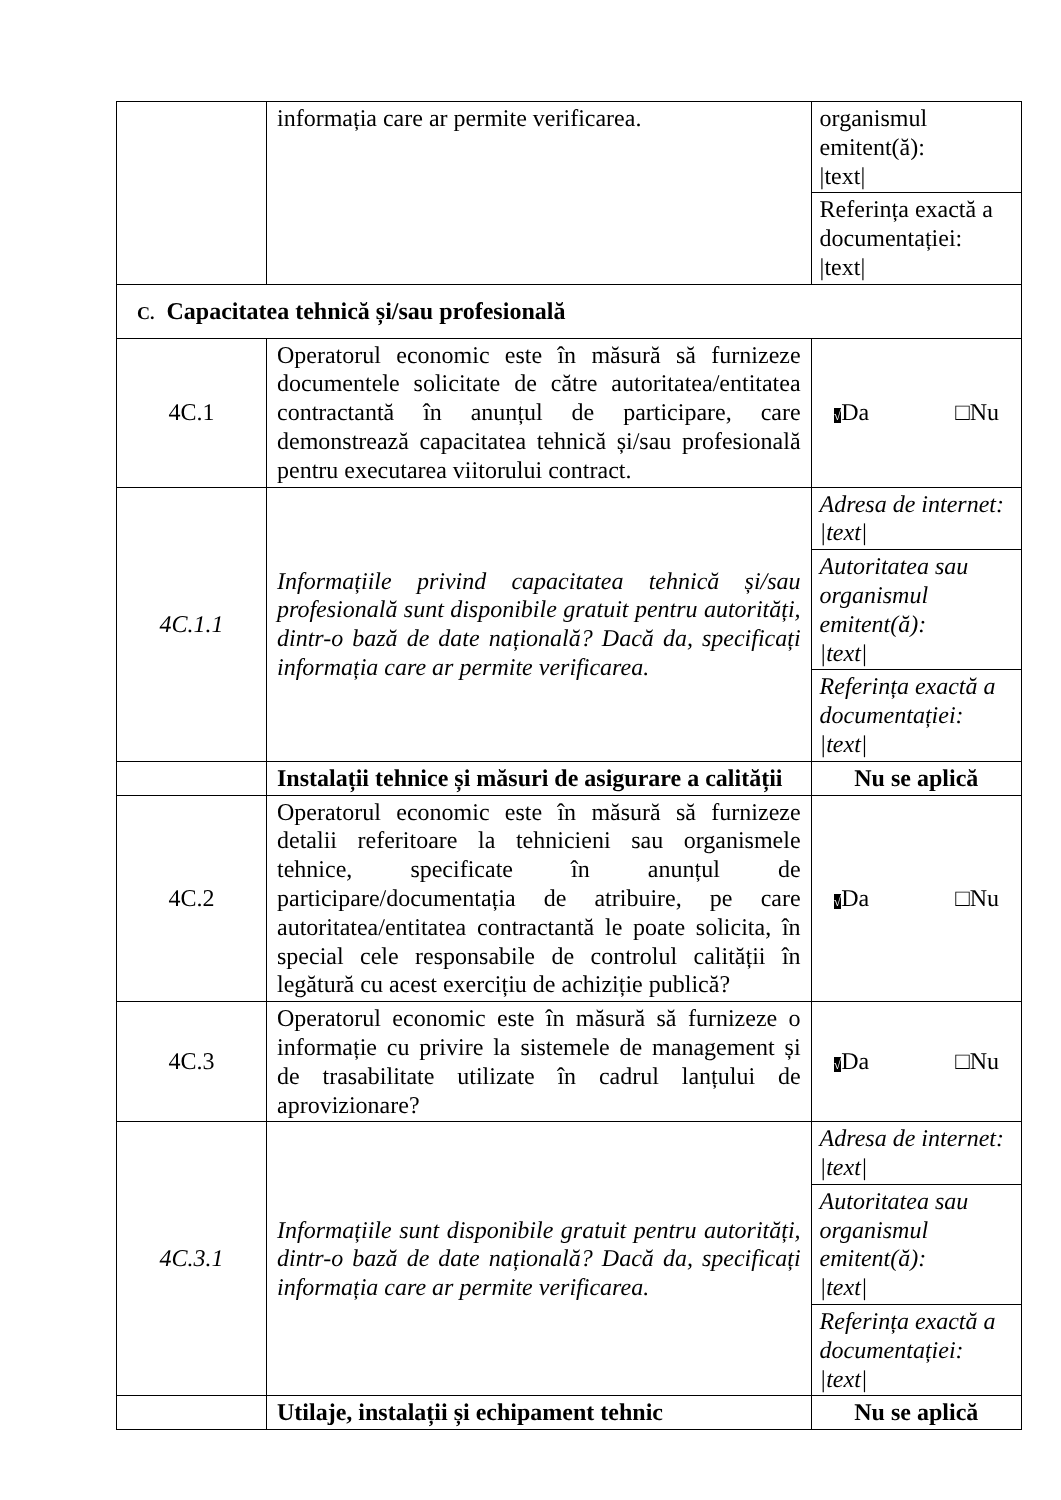| | informația care ar permite verificarea. | organismul emitent(ă): /text/ |
| | | Referința exactă a documentației: /text/ |
| C. Capacitatea tehnică și/sau profesională | | |
| 4C.1 | Operatorul economic este în măsură să furnizeze documentele solicitate de către autoritatea/entitatea contractantă în anunțul de participare, care demonstrează capacitatea tehnică și/sau profesională pentru executarea viitorului contract. | √ Da □Nu |
| 4C.1.1 | Informațiile privind capacitatea tehnică și/sau profesională sunt disponibile gratuit pentru autorități, dintr-o bază de date națională? Dacă da, specificați informația care ar permite verificarea. | Adresa de internet: /text/ |
| | | Autoritatea sau organismul emitent(ă): /text/ |
| | | Referința exactă a documentației: /text/ |
| | Instalații tehnice și măsuri de asigurare a calității | Nu se aplică |
| 4C.2 | Operatorul economic este în măsură să furnizeze detalii referitoare la tehnicieni sau organismele tehnice, specificate în anunțul de participare/documentația de atribuire, pe care autoritatea/entitatea contractantă le poate solicita, în special cele responsabile de controlul calității în legătură cu acest exercițiu de achiziție publică? | √ Da □Nu |
| 4C.3 | Operatorul economic este în măsură să furnizeze o informație cu privire la sistemele de management și de trasabilitate utilizate în cadrul lanțului de aprovizionare? | √ Da □Nu |
| 4C.3.1 | Informațiile sunt disponibile gratuit pentru autorități, dintr-o bază de date națională? Dacă da, specificați informația care ar permite verificarea. | Adresa de internet: /text/ |
| | | Autoritatea sau organismul emitent(ă): /text/ |
| | | Referința exactă a documentației: /text/ |
| | Utilaje, instalații și echipament tehnic | Nu se aplică |